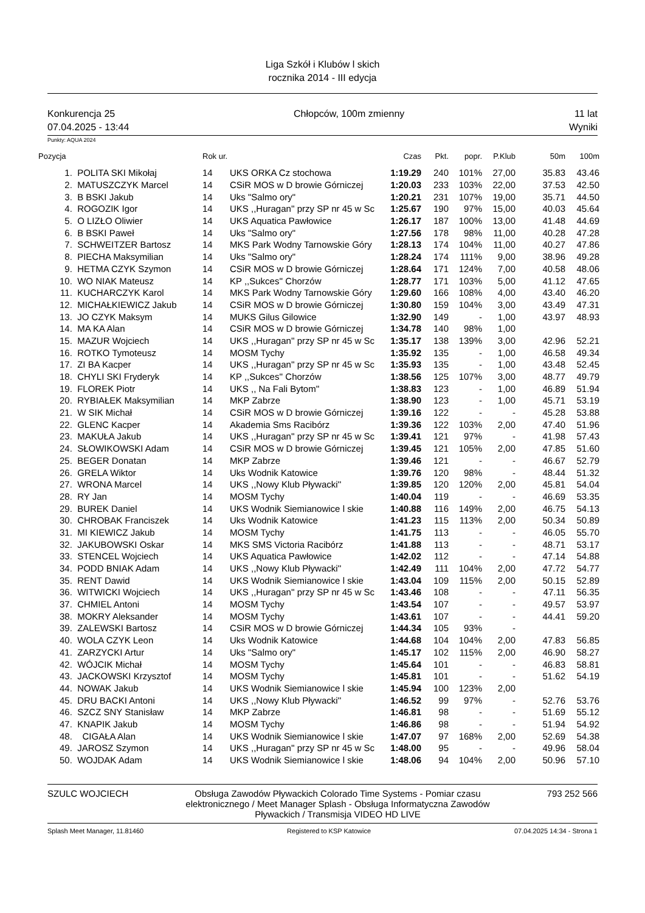Liga Szkół i Klubów l skich
rocznika 2014 - III edycja
Konkurencja 25
07.04.2025 - 13:44
Chłopców, 100m zmienny 11 lat
Wyniki
Punkty: AQUA 2024
| Pozycja | | Rok ur. | | Czas | Pkt. | popr. | P.Klub | 50m | 100m |
| --- | --- | --- | --- | --- | --- | --- | --- | --- | --- |
| 1. | POLITA SKI Mikołaj | 14 | UKS ORKA Cz stochowa | 1:19.29 | 240 | 101% | 27,00 | 35.83 | 43.46 |
| 2. | MATUSZCZYK Marcel | 14 | CSiR MOS w D browie Górniczej | 1:20.03 | 233 | 103% | 22,00 | 37.53 | 42.50 |
| 3. | B BSKI Jakub | 14 | Uks "Salmo ory" | 1:20.21 | 231 | 107% | 19,00 | 35.71 | 44.50 |
| 4. | ROGOZIK Igor | 14 | UKS ,,Huragan'' przy SP nr 45 w Sc | 1:25.67 | 190 | 97% | 15,00 | 40.03 | 45.64 |
| 5. | O LIZŁO Oliwier | 14 | UKS Aquatica Pawłowice | 1:26.17 | 187 | 100% | 13,00 | 41.48 | 44.69 |
| 6. | B BSKI Paweł | 14 | Uks "Salmo ory" | 1:27.56 | 178 | 98% | 11,00 | 40.28 | 47.28 |
| 7. | SCHWEITZER Bartosz | 14 | MKS Park Wodny Tarnowskie Góry | 1:28.13 | 174 | 104% | 11,00 | 40.27 | 47.86 |
| 8. | PIECHA Maksymilian | 14 | Uks "Salmo ory" | 1:28.24 | 174 | 111% | 9,00 | 38.96 | 49.28 |
| 9. | HETMA CZYK Szymon | 14 | CSiR MOS w D browie Górniczej | 1:28.64 | 171 | 124% | 7,00 | 40.58 | 48.06 |
| 10. | WO NIAK Mateusz | 14 | KP ,,Sukces'' Chorzów | 1:28.77 | 171 | 103% | 5,00 | 41.12 | 47.65 |
| 11. | KUCHARCZYK Karol | 14 | MKS Park Wodny Tarnowskie Góry | 1:29.60 | 166 | 108% | 4,00 | 43.40 | 46.20 |
| 12. | MICHAŁKIEWICZ Jakub | 14 | CSiR MOS w D browie Górniczej | 1:30.80 | 159 | 104% | 3,00 | 43.49 | 47.31 |
| 13. | JO CZYK Maksym | 14 | MUKS Gilus Gilowice | 1:32.90 | 149 | - | 1,00 | 43.97 | 48.93 |
| 14. | MA KA Alan | 14 | CSiR MOS w D browie Górniczej | 1:34.78 | 140 | 98% | 1,00 | | |
| 15. | MAZUR Wojciech | 14 | UKS ,,Huragan'' przy SP nr 45 w Sc | 1:35.17 | 138 | 139% | 3,00 | 42.96 | 52.21 |
| 16. | ROTKO Tymoteusz | 14 | MOSM Tychy | 1:35.92 | 135 | - | 1,00 | 46.58 | 49.34 |
| 17. | ZI BA Kacper | 14 | UKS ,,Huragan'' przy SP nr 45 w Sc | 1:35.93 | 135 | - | 1,00 | 43.48 | 52.45 |
| 18. | CHYLI SKI Fryderyk | 14 | KP ,,Sukces'' Chorzów | 1:38.56 | 125 | 107% | 3,00 | 48.77 | 49.79 |
| 19. | FLOREK Piotr | 14 | UKS ,, Na Fali Bytom'' | 1:38.83 | 123 | - | 1,00 | 46.89 | 51.94 |
| 20. | RYBIAŁEK Maksymilian | 14 | MKP Zabrze | 1:38.90 | 123 | - | 1,00 | 45.71 | 53.19 |
| 21. | W SIK Michał | 14 | CSiR MOS w D browie Górniczej | 1:39.16 | 122 | - | - | 45.28 | 53.88 |
| 22. | GLENC Kacper | 14 | Akademia Sms Racibórz | 1:39.36 | 122 | 103% | 2,00 | 47.40 | 51.96 |
| 23. | MAKUŁA Jakub | 14 | UKS ,,Huragan'' przy SP nr 45 w Sc | 1:39.41 | 121 | 97% | - | 41.98 | 57.43 |
| 24. | SŁOWIKOWSKI Adam | 14 | CSiR MOS w D browie Górniczej | 1:39.45 | 121 | 105% | 2,00 | 47.85 | 51.60 |
| 25. | BEGER Donatan | 14 | MKP Zabrze | 1:39.46 | 121 | - | - | 46.67 | 52.79 |
| 26. | GRELA Wiktor | 14 | Uks Wodnik Katowice | 1:39.76 | 120 | 98% | - | 48.44 | 51.32 |
| 27. | WRONA Marcel | 14 | UKS ,,Nowy Klub Pływacki'' | 1:39.85 | 120 | 120% | 2,00 | 45.81 | 54.04 |
| 28. | RY Jan | 14 | MOSM Tychy | 1:40.04 | 119 | - | - | 46.69 | 53.35 |
| 29. | BUREK Daniel | 14 | UKS Wodnik Siemianowice l skie | 1:40.88 | 116 | 149% | 2,00 | 46.75 | 54.13 |
| 30. | CHROBAK Franciszek | 14 | Uks Wodnik Katowice | 1:41.23 | 115 | 113% | 2,00 | 50.34 | 50.89 |
| 31. | MI KIEWICZ Jakub | 14 | MOSM Tychy | 1:41.75 | 113 | - | - | 46.05 | 55.70 |
| 32. | JAKUBOWSKI Oskar | 14 | MKS SMS Victoria Racibórz | 1:41.88 | 113 | - | - | 48.71 | 53.17 |
| 33. | STENCEL Wojciech | 14 | UKS Aquatica Pawłowice | 1:42.02 | 112 | - | - | 47.14 | 54.88 |
| 34. | PODD BNIAK Adam | 14 | UKS ,,Nowy Klub Pływacki'' | 1:42.49 | 111 | 104% | 2,00 | 47.72 | 54.77 |
| 35. | RENT Dawid | 14 | UKS Wodnik Siemianowice l skie | 1:43.04 | 109 | 115% | 2,00 | 50.15 | 52.89 |
| 36. | WITWICKI Wojciech | 14 | UKS ,,Huragan'' przy SP nr 45 w Sc | 1:43.46 | 108 | - | - | 47.11 | 56.35 |
| 37. | CHMIEL Antoni | 14 | MOSM Tychy | 1:43.54 | 107 | - | - | 49.57 | 53.97 |
| 38. | MOKRY Aleksander | 14 | MOSM Tychy | 1:43.61 | 107 | - | - | 44.41 | 59.20 |
| 39. | ZALEWSKI Bartosz | 14 | CSiR MOS w D browie Górniczej | 1:44.34 | 105 | 93% | - | | |
| 40. | WOLA CZYK Leon | 14 | Uks Wodnik Katowice | 1:44.68 | 104 | 104% | 2,00 | 47.83 | 56.85 |
| 41. | ZARZYCKI Artur | 14 | Uks "Salmo ory" | 1:45.17 | 102 | 115% | 2,00 | 46.90 | 58.27 |
| 42. | WÓJCIK Michał | 14 | MOSM Tychy | 1:45.64 | 101 | - | - | 46.83 | 58.81 |
| 43. | JACKOWSKI Krzysztof | 14 | MOSM Tychy | 1:45.81 | 101 | - | - | 51.62 | 54.19 |
| 44. | NOWAK Jakub | 14 | UKS Wodnik Siemianowice l skie | 1:45.94 | 100 | 123% | 2,00 | | |
| 45. | DRU BACKI Antoni | 14 | UKS ,,Nowy Klub Pływacki'' | 1:46.52 | 99 | 97% | - | 52.76 | 53.76 |
| 46. | SZCZ SNY Stanisław | 14 | MKP Zabrze | 1:46.81 | 98 | - | - | 51.69 | 55.12 |
| 47. | KNAPIK Jakub | 14 | MOSM Tychy | 1:46.86 | 98 | - | - | 51.94 | 54.92 |
| 48. | CIGAŁA Alan | 14 | UKS Wodnik Siemianowice l skie | 1:47.07 | 97 | 168% | 2,00 | 52.69 | 54.38 |
| 49. | JAROSZ Szymon | 14 | UKS ,,Huragan'' przy SP nr 45 w Sc | 1:48.00 | 95 | - | - | 49.96 | 58.04 |
| 50. | WOJDAK Adam | 14 | UKS Wodnik Siemianowice l skie | 1:48.06 | 94 | 104% | 2,00 | 50.96 | 57.10 |
SZULC WOJCIECH Obsługa Zawodów Pływackich Colorado Time Systems - Pomiar czasu elektronicznego / Meet Manager Splash - Obsługa Informatyczna Zawodów Pływackich / Transmisja VIDEO HD LIVE
793 252 566
Splash Meet Manager, 11.81460 Registered to KSP Katowice 07.04.2025 14:34 - Strona 1